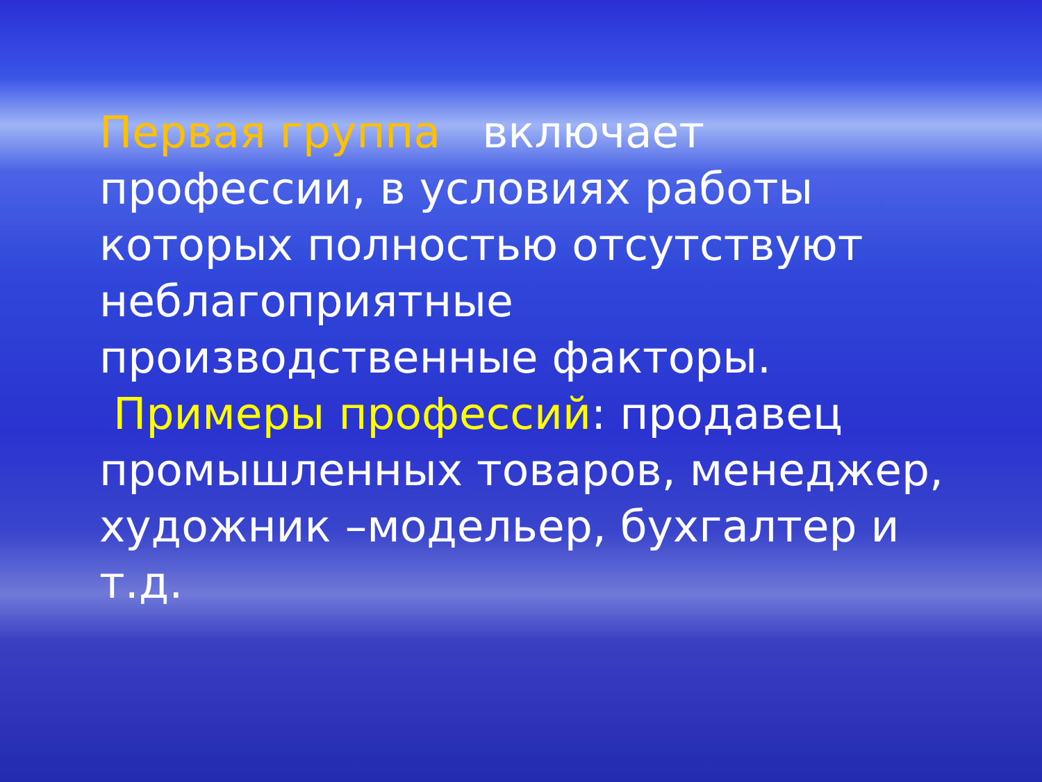Первая группа включает профессии, в условиях работы которых полностью отсутствуют неблагоприятные производственные факторы.
Примеры профессий: продавец промышленных товаров, менеджер, художник –модельер, бухгалтер и т.д.